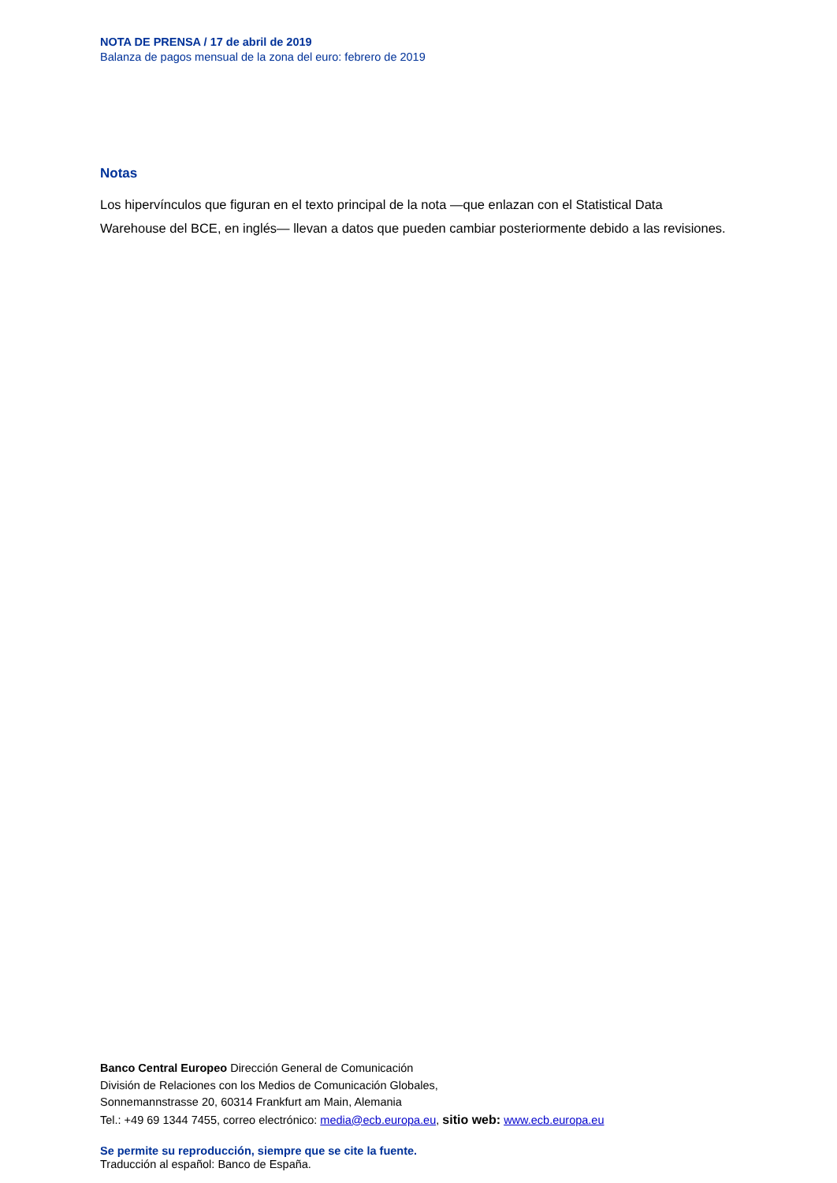NOTA DE PRENSA / 17 de abril de 2019
Balanza de pagos mensual de la zona del euro: febrero de 2019
Notas
Los hipervínculos que figuran en el texto principal de la nota —que enlazan con el Statistical Data Warehouse del BCE, en inglés— llevan a datos que pueden cambiar posteriormente debido a las revisiones.
Banco Central Europeo Dirección General de Comunicación
División de Relaciones con los Medios de Comunicación Globales,
Sonnemannstrasse 20, 60314 Frankfurt am Main, Alemania
Tel.: +49 69 1344 7455, correo electrónico: media@ecb.europa.eu, sitio web: www.ecb.europa.eu
Se permite su reproducción, siempre que se cite la fuente.
Traducción al español: Banco de España.